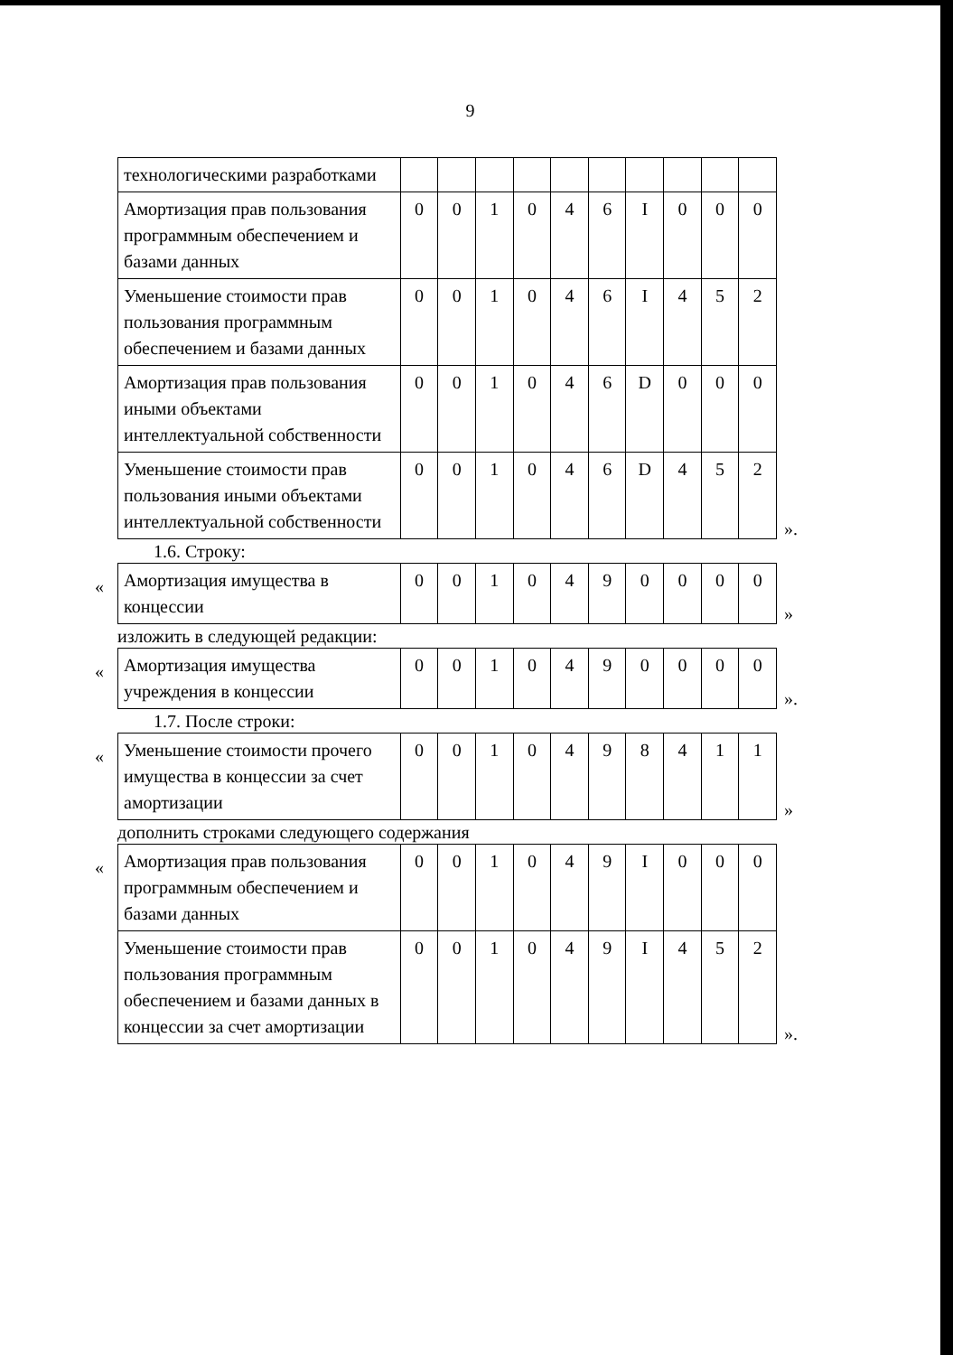9
| технологическими разработками | | | | | | | | | | |
| Амортизация прав пользования программным обеспечением и базами данных | 0 | 0 | 1 | 0 | 4 | 6 | I | 0 | 0 | 0 |
| Уменьшение стоимости прав пользования программным обеспечением и базами данных | 0 | 0 | 1 | 0 | 4 | 6 | I | 4 | 5 | 2 |
| Амортизация прав пользования иными объектами интеллектуальной собственности | 0 | 0 | 1 | 0 | 4 | 6 | D | 0 | 0 | 0 |
| Уменьшение стоимости прав пользования иными объектами интеллектуальной собственности | 0 | 0 | 1 | 0 | 4 | 6 | D | 4 | 5 | 2 |
».
1.6. Строку:
«
| Амортизация имущества в концессии | 0 | 0 | 1 | 0 | 4 | 9 | 0 | 0 | 0 | 0 |
»
изложить в следующей редакции:
«
| Амортизация имущества учреждения в концессии | 0 | 0 | 1 | 0 | 4 | 9 | 0 | 0 | 0 | 0 |
».
1.7. После строки:
«
| Уменьшение стоимости прочего имущества в концессии за счет амортизации | 0 | 0 | 1 | 0 | 4 | 9 | 8 | 4 | 1 | 1 |
»
дополнить строками следующего содержания
«
| Амортизация прав пользования программным обеспечением и базами данных | 0 | 0 | 1 | 0 | 4 | 9 | I | 0 | 0 | 0 |
| Уменьшение стоимости прав пользования программным обеспечением и базами данных в концессии за счет амортизации | 0 | 0 | 1 | 0 | 4 | 9 | I | 4 | 5 | 2 |
».